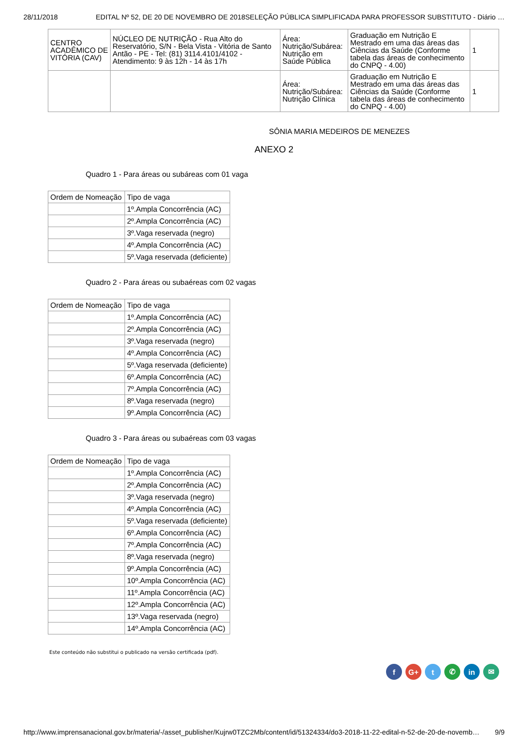28/11/2018 EDITAL Nº 52, DE 20 DE NOVEMBRO DE 2018SELEÇÃO PÚBLICA SIMPLIFICADA PARA PROFESSOR SUBSTITUTO - Diário …
| CENTRO ACADÊMICO DE VITÓRIA (CAV) | NÚCLEO DE NUTRIÇÃO - Rua Alto do Reservatório, S/N - Bela Vista - Vitória de Santo Antão - PE - Tel: (81) 3114.4101/4102 - Atendimento: 9 às 12h - 14 às 17h | Área: Nutrição/Subárea: Nutrição em Saúde Pública | Graduação em Nutrição E Mestrado em uma das áreas das Ciências da Saúde (Conforme tabela das áreas de conhecimento do CNPQ - 4.00) | 1 |
| | | Área: Nutrição/Subárea: Nutrição Clínica | Graduação em Nutrição E Mestrado em uma das áreas das Ciências da Saúde (Conforme tabela das áreas de conhecimento do CNPQ - 4.00) | 1 |
SÔNIA MARIA MEDEIROS DE MENEZES
ANEXO 2
Quadro 1 - Para áreas ou subáreas com 01 vaga
| Ordem de Nomeação | Tipo de vaga |
| --- | --- |
| | 1º.Ampla Concorrência (AC) |
| | 2º.Ampla Concorrência (AC) |
| | 3º.Vaga reservada (negro) |
| | 4º.Ampla Concorrência (AC) |
| | 5º.Vaga reservada (deficiente) |
Quadro 2 - Para áreas ou subaéreas com 02 vagas
| Ordem de Nomeação | Tipo de vaga |
| --- | --- |
| | 1º.Ampla Concorrência (AC) |
| | 2º.Ampla Concorrência (AC) |
| | 3º.Vaga reservada (negro) |
| | 4º.Ampla Concorrência (AC) |
| | 5º.Vaga reservada (deficiente) |
| | 6º.Ampla Concorrência (AC) |
| | 7º.Ampla Concorrência (AC) |
| | 8º.Vaga reservada (negro) |
| | 9º.Ampla Concorrência (AC) |
Quadro 3 - Para áreas ou subaéreas com 03 vagas
| Ordem de Nomeação | Tipo de vaga |
| --- | --- |
| | 1º.Ampla Concorrência (AC) |
| | 2º.Ampla Concorrência (AC) |
| | 3º.Vaga reservada (negro) |
| | 4º.Ampla Concorrência (AC) |
| | 5º.Vaga reservada (deficiente) |
| | 6º.Ampla Concorrência (AC) |
| | 7º.Ampla Concorrência (AC) |
| | 8º.Vaga reservada (negro) |
| | 9º.Ampla Concorrência (AC) |
| | 10º.Ampla Concorrência (AC) |
| | 11º.Ampla Concorrência (AC) |
| | 12º.Ampla Concorrência (AC) |
| | 13º.Vaga reservada (negro) |
| | 14º.Ampla Concorrência (AC) |
Este conteúdo não substitui o publicado na versão certificada (pdf).
f G+ t ✆ in ✉
http://www.imprensanacional.gov.br/materia/-/asset_publisher/Kujrw0TZC2Mb/content/id/51324334/do3-2018-11-22-edital-n-52-de-20-de-novemb… 9/9